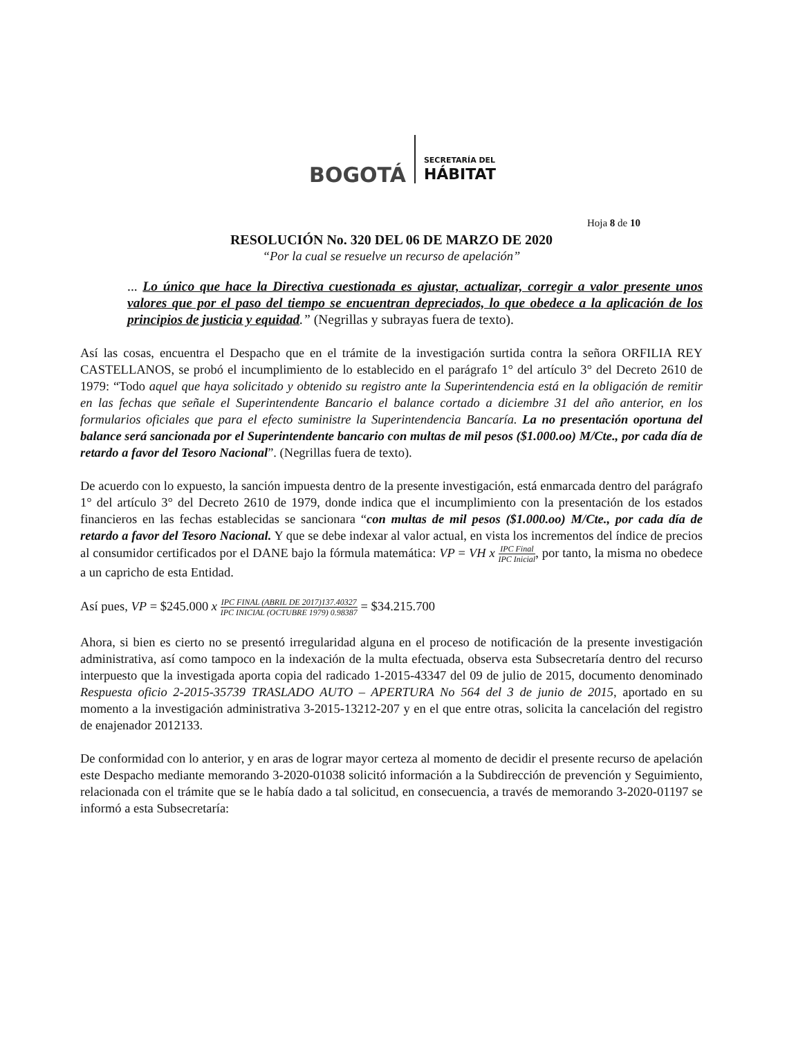BOGOTÁ
SECRETARÍA DEL
HÁBITAT
Hoja 8 de 10
RESOLUCIÓN No. 320 DEL 06 DE MARZO DE 2020
“Por la cual se resuelve un recurso de apelación”
... Lo único que hace la Directiva cuestionada es ajustar, actualizar, corregir a valor presente unos valores que por el paso del tiempo se encuentran depreciados, lo que obedece a la aplicación de los principios de justicia y equidad.” (Negrillas y subrayas fuera de texto).
Así las cosas, encuentra el Despacho que en el trámite de la investigación surtida contra la señora ORFILIA REY CASTELLANOS, se probó el incumplimiento de lo establecido en el parágrafo 1° del artículo 3° del Decreto 2610 de 1979: “Todo aquel que haya solicitado y obtenido su registro ante la Superintendencia está en la obligación de remitir en las fechas que señale el Superintendente Bancario el balance cortado a diciembre 31 del año anterior, en los formularios oficiales que para el efecto suministre la Superintendencia Bancaría. La no presentación oportuna del balance será sancionada por el Superintendente bancario con multas de mil pesos ($1.000.oo) M/Cte., por cada día de retardo a favor del Tesoro Nacional”. (Negrillas fuera de texto).
De acuerdo con lo expuesto, la sanción impuesta dentro de la presente investigación, está enmarcada dentro del parágrafo 1° del artículo 3° del Decreto 2610 de 1979, donde indica que el incumplimiento con la presentación de los estados financieros en las fechas establecidas se sancionara “con multas de mil pesos ($1.000.oo) M/Cte., por cada día de retardo a favor del Tesoro Nacional. Y que se debe indexar al valor actual, en vista los incrementos del índice de precios al consumidor certificados por el DANE bajo la fórmula matemática: VP = VH x IPC Final IPC Inicial, por tanto, la misma no obedece a un capricho de esta Entidad.
Así pues, VP = $245.000 x IPC FINAL (ABRIL DE 2017)137.40327 IPC INICIAL (OCTUBRE 1979) 0.98387 = $34.215.700
Ahora, si bien es cierto no se presentó irregularidad alguna en el proceso de notificación de la presente investigación administrativa, así como tampoco en la indexación de la multa efectuada, observa esta Subsecretaría dentro del recurso interpuesto que la investigada aporta copia del radicado 1-2015-43347 del 09 de julio de 2015, documento denominado Respuesta oficio 2-2015-35739 TRASLADO AUTO – APERTURA No 564 del 3 de junio de 2015, aportado en su momento a la investigación administrativa 3-2015-13212-207 y en el que entre otras, solicita la cancelación del registro de enajenador 2012133.
De conformidad con lo anterior, y en aras de lograr mayor certeza al momento de decidir el presente recurso de apelación este Despacho mediante memorando 3-2020-01038 solicitó información a la Subdirección de prevención y Seguimiento, relacionada con el trámite que se le había dado a tal solicitud, en consecuencia, a través de memorando 3-2020-01197 se informó a esta Subsecretaría: